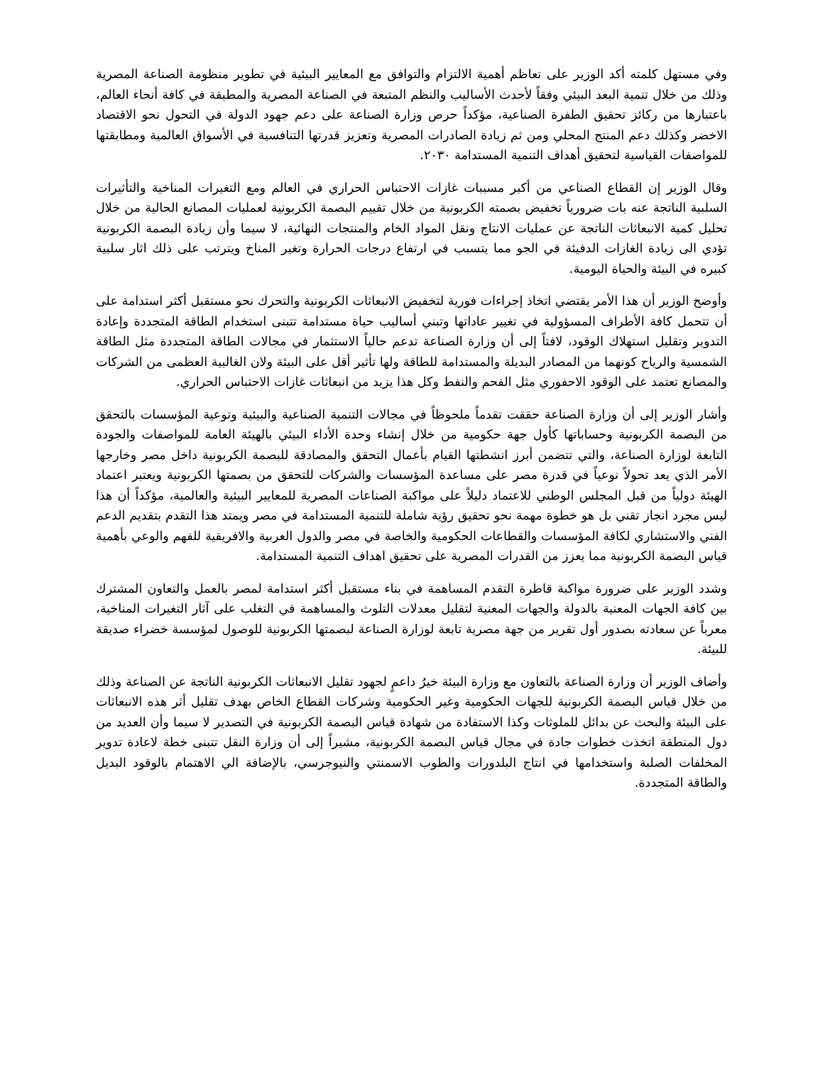وفي مستهل كلمته أكد الوزير على تعاظم أهمية الالتزام والتوافق مع المعايير البيئية في تطوير منظومة الصناعة المصرية وذلك من خلال تنمية البعد البيئي وفقاً لأحدث الأساليب والنظم المتبعة في الصناعة المصرية والمطبقة في كافة أنحاء العالم، باعتبارها من ركائز تحقيق الطفرة الصناعية، مؤكداً حرص وزارة الصناعة على دعم جهود الدولة في التحول نحو الاقتصاد الاخضر وكذلك دعم المنتج المحلي ومن ثم زيادة الصادرات المصرية وتعزيز قدرتها التنافسية في الأسواق العالمية ومطابقتها للمواصفات القياسية لتحقيق أهداف التنمية المستدامة ٢٠٣٠.
وقال الوزير إن القطاع الصناعي من أكبر مسببات غازات الاحتباس الحراري في العالم ومع التغيرات المناخية والتأثيرات السلبية الناتجة عنه بات ضرورياً تخفيض بصمته الكربونية من خلال تقييم البصمة الكربونية لعمليات المصانع الحالية من خلال تحليل كمية الانبعاثات الناتجة عن عمليات الانتاج ونقل المواد الخام والمنتجات النهائية، لا سيما وأن زيادة البصمة الكربونية تؤدي الى زيادة الغازات الدفيئة في الجو مما يتسبب في ارتفاع درجات الحرارة وتغير المناخ ويترتب على ذلك اثار سلبية كبيره في البيئة والحياة اليومية.
وأوضح الوزير أن هذا الأمر يقتضي اتخاذ إجراءات فورية لتخفيض الانبعاثات الكربونية والتحرك نحو مستقبل أكثر استدامة على أن تتحمل كافة الأطراف المسؤولية في تغيير عاداتها وتبني أساليب حياة مستدامة تتبنى استخدام الطاقة المتجددة وإعادة التدوير وتقليل استهلاك الوقود، لافتاً إلى أن وزارة الصناعة تدعم حالياً الاستثمار في مجالات الطاقة المتجددة مثل الطاقة الشمسية والرياح كونهما من المصادر البديلة والمستدامة للطاقة ولها تأثير أقل على البيئة ولان الغالبية العظمى من الشركات والمصانع تعتمد على الوقود الاحفوري مثل الفحم والنفط وكل هذا يزيد من انبعاثات غازات الاحتباس الحراري.
وأشار الوزير إلى أن وزارة الصناعة حققت تقدماً ملحوظاً في مجالات التنمية الصناعية والبيئية وتوعية المؤسسات بالتحقق من البصمة الكربونية وحساباتها كأول جهة حكومية من خلال إنشاء وحدة الأداء البيئي بالهيئة العامة للمواصفات والجودة التابعة لوزارة الصناعة، والتي تتضمن أبرز انشطتها القيام بأعمال التحقق والمصادقة للبصمة الكربونية داخل مصر وخارجها الأمر الذي يعد تحولاً نوعياً في قدرة مصر على مساعدة المؤسسات والشركات للتحقق من بصمتها الكربونية ويعتبر اعتماد الهيئة دولياً من قبل المجلس الوطني للاعتماد دليلاً على مواكبة الصناعات المصرية للمعايير البيئية والعالمية، مؤكداً أن هذا ليس مجرد انجاز تقني بل هو خطوة مهمة نحو تحقيق رؤية شاملة للتنمية المستدامة في مصر ويمتد هذا التقدم بتقديم الدعم الفني والاستشاري لكافة المؤسسات والقطاعات الحكومية والخاصة في مصر والدول العربية والافريقية للفهم والوعي بأهمية قياس البصمة الكربونية مما يعزز من القدرات المصرية على تحقيق اهداف التنمية المستدامة.
وشدد الوزير على ضرورة مواكبة قاطرة التقدم المساهمة في بناء مستقبل أكثر استدامة لمصر بالعمل والتعاون المشترك بين كافة الجهات المعنية بالدولة والجهات المعنية لتقليل معدلات التلوث والمساهمة في التغلب على آثار التغيرات المناخية، معرباً عن سعادته بصدور أول تقرير من جهة مصرية تابعة لوزارة الصناعة لبصمتها الكربونية للوصول لمؤسسة خضراء صديقة للبيئة.
وأضاف الوزير أن وزارة الصناعة بالتعاون مع وزارة البيئة خيرُ داعمٍ لجهود تقليل الانبعاثات الكربونية الناتجة عن الصناعة وذلك من خلال قياس البصمة الكربونية للجهات الحكومية وغير الحكومية وشركات القطاع الخاص بهدف تقليل أثر هذه الانبعاثات على البيئة والبحث عن بدائل للملوثات وكذا الاستفادة من شهادة قياس البصمة الكربونية في التصدير لا سيما وأن العديد من دول المنطقة اتخذت خطوات جادة في مجال قياس البصمة الكربونية، مشيراً إلى أن وزارة النقل تتبنى خطة لاعادة تدوير المخلفات الصلبة واستخدامها في انتاج البلدورات والطوب الاسمنتي والنيوجرسي، بالإضافة الي الاهتمام بالوقود البديل والطاقة المتجددة.